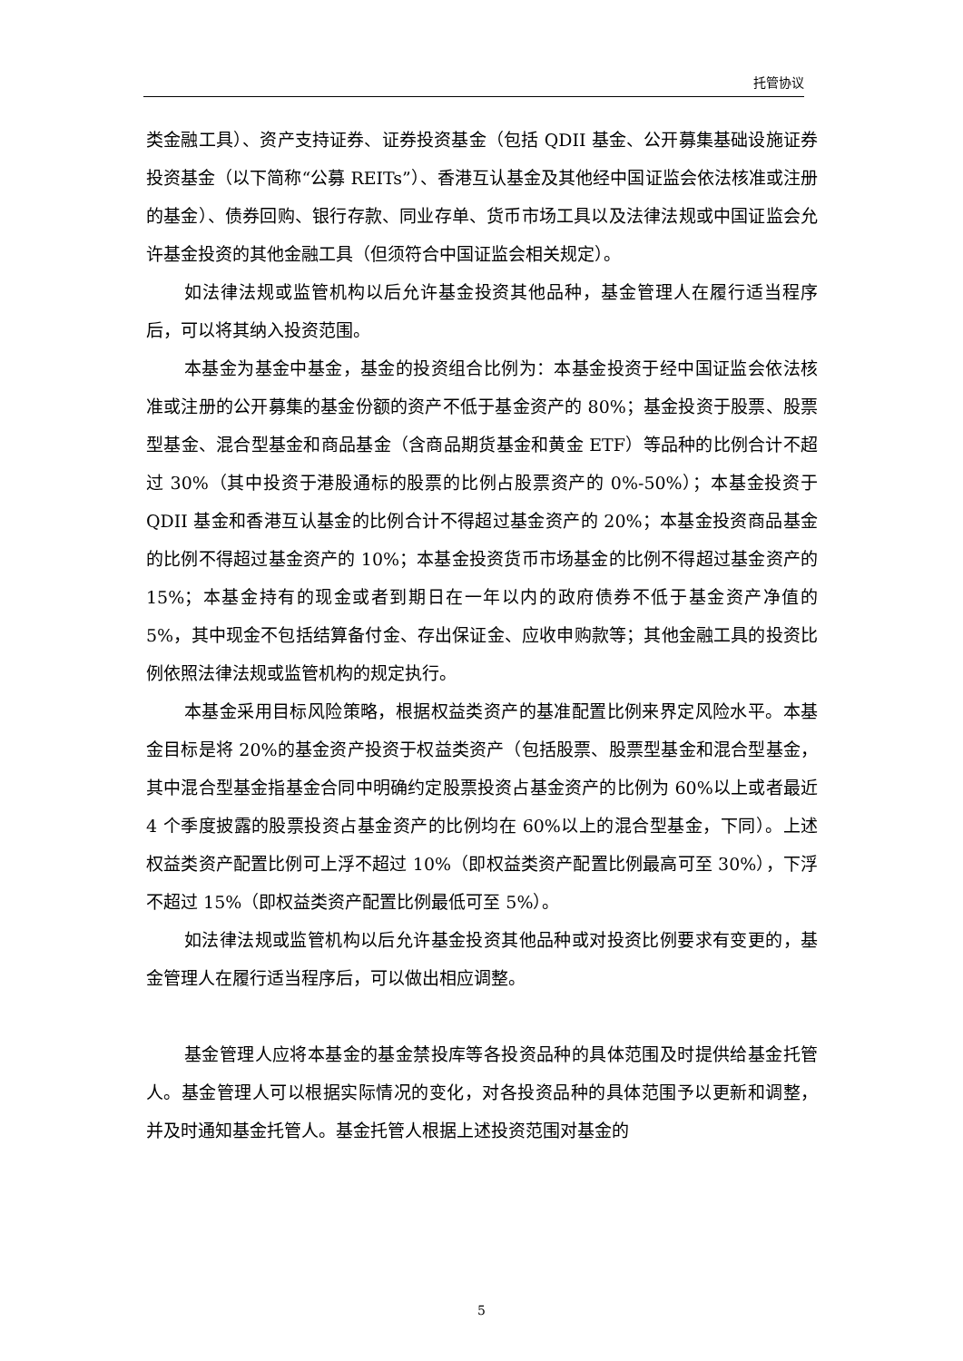托管协议
类金融工具）、资产支持证券、证券投资基金（包括 QDII 基金、公开募集基础设施证券投资基金（以下简称“公募 REITs”）、香港互认基金及其他经中国证监会依法核准或注册的基金）、债券回购、银行存款、同业存单、货币市场工具以及法律法规或中国证监会允许基金投资的其他金融工具（但须符合中国证监会相关规定）。
如法律法规或监管机构以后允许基金投资其他品种，基金管理人在履行适当程序后，可以将其纳入投资范围。
本基金为基金中基金，基金的投资组合比例为：本基金投资于经中国证监会依法核准或注册的公开募集的基金份额的资产不低于基金资产的 80%；基金投资于股票、股票型基金、混合型基金和商品基金（含商品期货基金和黄金 ETF）等品种的比例合计不超过 30%（其中投资于港股通标的股票的比例占股票资产的 0%-50%）；本基金投资于 QDII 基金和香港互认基金的比例合计不得超过基金资产的 20%；本基金投资商品基金的比例不得超过基金资产的 10%；本基金投资货币市场基金的比例不得超过基金资产的 15%；本基金持有的现金或者到期日在一年以内的政府债券不低于基金资产净值的 5%，其中现金不包括结算备付金、存出保证金、应收申购款等；其他金融工具的投资比例依照法律法规或监管机构的规定执行。
本基金采用目标风险策略，根据权益类资产的基准配置比例来界定风险水平。本基金目标是将 20%的基金资产投资于权益类资产（包括股票、股票型基金和混合型基金，其中混合型基金指基金合同中明确约定股票投资占基金资产的比例为 60%以上或者最近 4 个季度披露的股票投资占基金资产的比例均在 60%以上的混合型基金，下同）。上述权益类资产配置比例可上浮不超过 10%（即权益类资产配置比例最高可至 30%），下浮不超过 15%（即权益类资产配置比例最低可至 5%）。
如法律法规或监管机构以后允许基金投资其他品种或对投资比例要求有变更的，基金管理人在履行适当程序后，可以做出相应调整。
基金管理人应将本基金的基金禁投库等各投资品种的具体范围及时提供给基金托管人。基金管理人可以根据实际情况的变化，对各投资品种的具体范围予以更新和调整，并及时通知基金托管人。基金托管人根据上述投资范围对基金的
5